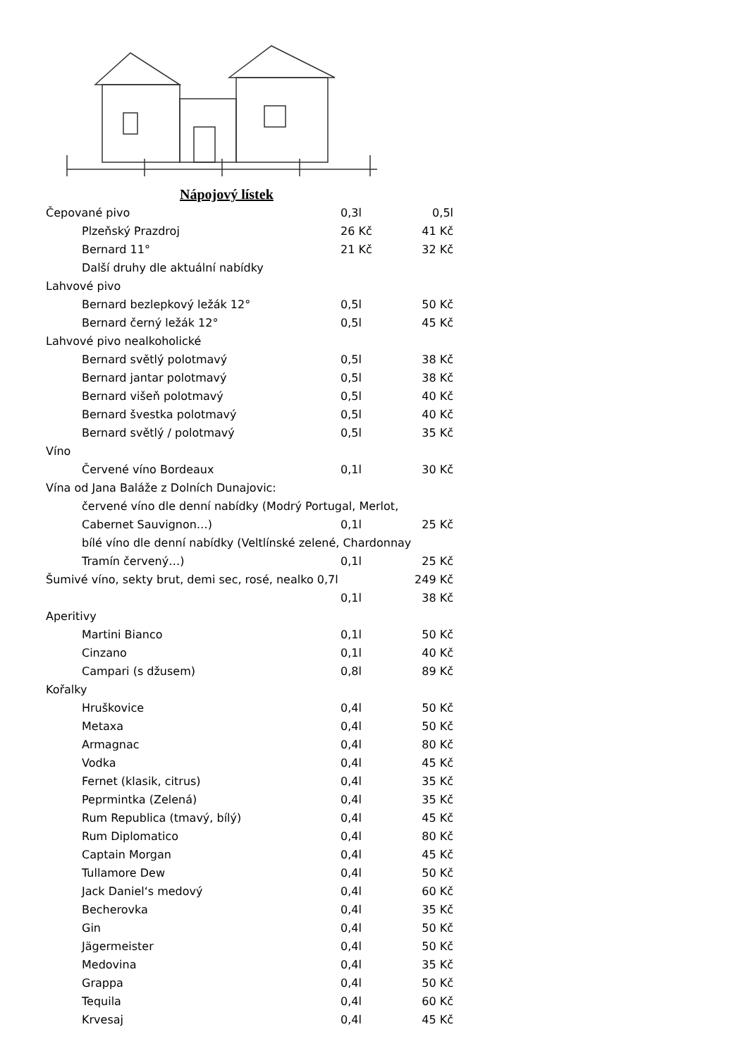Nápojový lístek
| Čepované pivo | 0,3l | 0,5l |
| Plzeňský Prazdroj | 26 Kč | 41 Kč |
| Bernard 11° | 21 Kč | 32 Kč |
| Další druhy dle aktuální nabídky | | |
| Lahvové pivo | | |
| Bernard bezlepkový ležák 12° | 0,5l | 50 Kč |
| Bernard černý ležák 12° | 0,5l | 45 Kč |
| Lahvové pivo nealkoholické | | |
| Bernard světlý polotmavý | 0,5l | 38 Kč |
| Bernard jantar polotmavý | 0,5l | 38 Kč |
| Bernard višeň polotmavý | 0,5l | 40 Kč |
| Bernard švestka polotmavý | 0,5l | 40 Kč |
| Bernard světlý / polotmavý | 0,5l | 35 Kč |
| Víno | | |
| Červené víno Bordeaux | 0,1l | 30 Kč |
| Vína od Jana Baláže z Dolních Dunajovic: | | |
| červené víno dle denní nabídky (Modrý Portugal, Merlot, | | |
| Cabernet Sauvignon…) | 0,1l | 25 Kč |
| bílé víno dle denní nabídky (Veltlínské zelené, Chardonnay | | |
| Tramín červený…) | 0,1l | 25 Kč |
| Šumivé víno, sekty brut, demi sec, rosé, nealko 0,7l | | 249 Kč |
| | 0,1l | 38 Kč |
| Aperitivy | | |
| Martini Bianco | 0,1l | 50 Kč |
| Cinzano | 0,1l | 40 Kč |
| Campari (s džusem) | 0,8l | 89 Kč |
| Kořalky | | |
| Hruškovice | 0,4l | 50 Kč |
| Metaxa | 0,4l | 50 Kč |
| Armagnac | 0,4l | 80 Kč |
| Vodka | 0,4l | 45 Kč |
| Fernet (klasik, citrus) | 0,4l | 35 Kč |
| Peprmintka (Zelená) | 0,4l | 35 Kč |
| Rum Republica (tmavý, bílý) | 0,4l | 45 Kč |
| Rum Diplomatico | 0,4l | 80 Kč |
| Captain Morgan | 0,4l | 45 Kč |
| Tullamore Dew | 0,4l | 50 Kč |
| Jack Daniel‘s medový | 0,4l | 60 Kč |
| Becherovka | 0,4l | 35 Kč |
| Gin | 0,4l | 50 Kč |
| Jägermeister | 0,4l | 50 Kč |
| Medovina | 0,4l | 35 Kč |
| Grappa | 0,4l | 50 Kč |
| Tequila | 0,4l | 60 Kč |
| Krvesaj | 0,4l | 45 Kč |